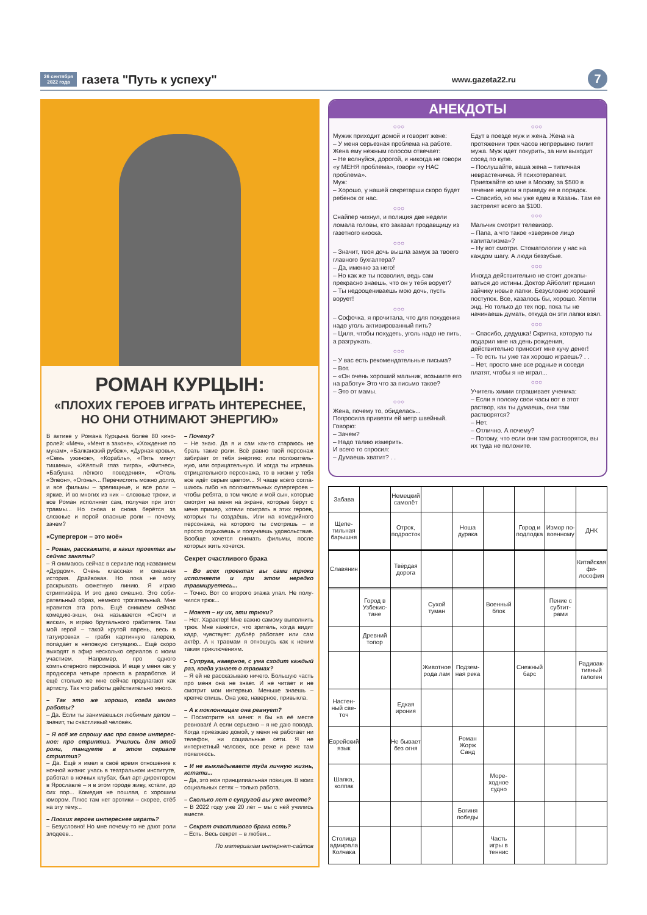26 сентября 2022 года газета "Путь к успеху" www.gazeta22.ru 7
РОМАН КУРЦЫН:
«ПЛОХИХ ГЕРОЕВ ИГРАТЬ ИНТЕРЕСНЕЕ,
НО ОНИ ОТНИМАЮТ ЭНЕРГИЮ»
В активе у Романа Курцына более 80 кино­ролей: «Меч», «Мент в законе», «Хождение по мукам», «Балканский рубеж», «Дурная кровь», «Семь ужинов», «Корабль», «Пять минут тишины», «Жёлтый глаз тигра», «Фитнес», «Бабушка лёгкого поведения», «Отель «Элеон», «Огонь»... Перечислять можно долго, и все фильмы – зрелищные, и все роли – яркие. И во многих из них – слож­ные трюки, и все Роман исполняет сам, получая при этот травмы... Но снова и снова берётся за сложные и порой опасные роли – почему, зачем?
«Супергерои – это моё»
– Роман, расскажите, в каких проектах вы сейчас заняты?
– Я снимаюсь сейчас в сериале под назва­нием «Дурдом». Очень классная и смешная история. Драйвовая. Но пока не могу раскрывать сюжетную линию. Я играю стриптизёра. И это дико смешно. Это соби­рательный образ, немного трогательный. Мне нравится эта роль. Ещё снимаем сейчас комедию-экшн, она называется «Скотч и виски», я играю брутального грабителя. Там мой герой – такой крутой парень, весь в татуировках – грабя картин­ную галерею, попадает в неловкую ситуа­цию... Ещё скоро выходят в эфир несколько сериалов с моим участием. Например, про одного компьютерного персонажа. И еще у меня как у продюсера четыре проекта в разработке. И ещё столько же мне сейчас предлагают как артисту. Так что работы действительно много.
– Так это же хорошо, когда много работы?
– Да. Если ты занимаешься любимым делом – значит, ты счастливый человек.
– Я всё же спрошу вас про самое интерес­ное: про стриптиз. Учились для этой роли, танцуете в этом сериале стриптиз?
– Да. Ещё я имел в своё время отношение к ночной жизни: учась в театральном инсти­туте, работал в ночных клубах, был арт-ди­ректором в Ярославле – я в этом городе живу, кстати, до сих пор... Комедия не пошлая, с хорошим юмором. Плюс там нет эротики – скорее, стёб на эту тему...
– Плохих героев интереснее играть?
– Безусловно! Но мне почему-то не дают роли злодеев...
– Почему?
– Не знаю. Да я и сам как-то стараюсь не брать такие роли. Всё равно твой персонаж забирает от тебя энергию: или положитель­ную, или отрицательную. И когда ты играешь отрицательного персонажа, то в жизни у тебя все идёт серым цветом... Я чаще всего согла­шаюсь либо на положительных супергероев – чтобы ребята, в том числе и мой сын, которые смотрят на меня на экране, которые берут с меня пример, хотели поиграть в этих героев, которых ты создаёшь. Или на комедийного персонажа, на которого ты смотришь – и просто отдыхаешь и получа­ешь удовольствие. Вообще хочется снимать фильмы, после которых жить хочется.
Секрет счастливого брака
– Во всех проектах вы сами трюки исполня­ете и при этом нередко травмируетесь...
– Точно. Вот со второго этажа упал. Не полу­чился трюк...
– Может – ну их, эти трюки?
– Нет. Характер! Мне важно самому выпол­нить трюк. Мне кажется, что зритель, когда видит кадр, чувствует: дублёр работает или сам актёр. А к травмам я отношусь как к неким таким приключениям.
– Супруга, наверное, с ума сходит каждый раз, когда узнает о травмах?
– Я ей не рассказываю ничего. Большую часть про меня она не знает. И не читает и не смотрит мои интервью. Меньше знаешь – крепче спишь. Она уже, наверное, привыкла.
– А к поклонницам она ревнует?
– Посмотрите на меня: я бы на её месте ревно­вал! А если серьезно – я не даю повода. Когда приезжаю домой, у меня не работает ни теле­фон, ни социальные сети. Я не интернетный человек, все реже и реже там появляюсь.
– И не выкладываете туда личную жизнь, кстати...
– Да, это моя принципиальная позиция. В моих социальных сетях – только работа.
– Сколько лет с супругой вы уже вместе?
– В 2022 году уже 20 лет – мы с ней учились вместе.
– Секрет счастливого брака есть?
– Есть. Весь секрет – в любви...
По материалам интернет-сайтов
АНЕКДОТЫ
○○○
Мужик приходит домой и говорит жене:
– У меня серьезная проблема на работе.
Жена ему нежным голосом отвечает:
– Не волнуйся, дорогой, и никогда не говори «у МЕНЯ проблема», говори «у НАС проблема».
Муж:
– Хорошо, у нашей секретарши скоро будет ребенок от нас.
○○○
Снайпер чихнул, и полиция две недели ломала головы, кто заказал продавщицу из газетного киоска.
○○○
– Значит, твоя дочь вышла замуж за твоего главного бухгалтера?
– Да, именно за него!
– Но как же ты позволил, ведь сам прекрасно знаешь, что он у тебя ворует?
– Ты недооцениваешь мою дочь, пусть ворует!
○○○
– Софочка, я прочитала, что для похуде­ния надо уголь активированный пить?
– Циля, чтобы похудеть, уголь надо не пить, а разгружать.
○○○
– У вас есть рекомендательные письма?
– Вот.
– «Он очень хороший мальчик, возьмите его на работу» Это что за письмо такое?
– Это от мамы.
○○○
Жена, почему то, обиделась...
Попросила привезти ей метр швейный.
Говорю:
– Зачем?
– Надо талию измерить.
И всего то спросил:
– Думаешь хватит? . .
○○○
Едут в поезде муж и жена. Жена на протяжении трех часов непрерывно пилит мужа. Муж идет покурить, за ним выходит сосед по купе.
– Послушайте, ваша жена – типичная неврастеничка. Я психотерапевт. Приезжайте ко мне в Москву, за $500 в течение недели я приведу ее в порядок.
– Спасибо, но мы уже едем в Казань. Там ее застрелят всего за $100.
○○○
Мальчик смотрит телевизор.
– Папа, а что такое «звериное лицо капитализма»?
– Ну вот смотри. Стоматологии у нас на каждом шагу. А люди беззубые.
○○○
Иногда действительно не стоит докапы­ваться до истины. Доктор Айболит пришил зайчику новые лапки. Безуслов­но хороший поступок. Все, казалось бы, хорошо. Хеппи энд. Но только до тех пор, пока ты не начинаешь думать, откуда он эти лапки взял.
○○○
– Спасибо, дедушка! Скрипка, которую ты подарил мне на день рождения, действительно приносит мне кучу денег!
– То есть ты уже так хорошо играешь? . .
– Нет, просто мне все родные и соседи платят, чтобы я не играл...
○○○
Учитель химии спрашивает ученика:
– Если я положу свои часы вот в этот раствор, как ты думаешь, они там растворятся?
– Нет.
– Отлично. А почему?
– Потому, что если они там растворятся, вы их туда не положите.
| Забава | | Немец­кий са­молёт | | | | | | |
| Щепе­тильная барышня | | Отрок, подрос­ток | | Ноша дурака | | Город и подлодка | Измор по-воен­ному | ДНК |
| Славя­нин | | Твёрдая дорога | | | | | | Китайс­кая фи­лософия |
| | Город в Узбекис­тане | | Сухой туман | | Военный блок | | Пение с субтит­рами | |
| | Древний топор | | | | | | | |
| | | | Живот­ное рода лам | Подзем­ная река | | Снежный барс | | Радиоак­тивный галоген |
| Настен­ный све­точ | | Едкая ирония | | | | | | |
| Еврейс­кий язык | | Не быва­ет без огня | | Роман Жорж Санд | | | | |
| Шапка, колпак | | | | | Море­ходное судно | | | |
| | | | | Богиня победы | | | | |
| Столица адмирала Колчака | | | | | Часть игры в теннис | | | |